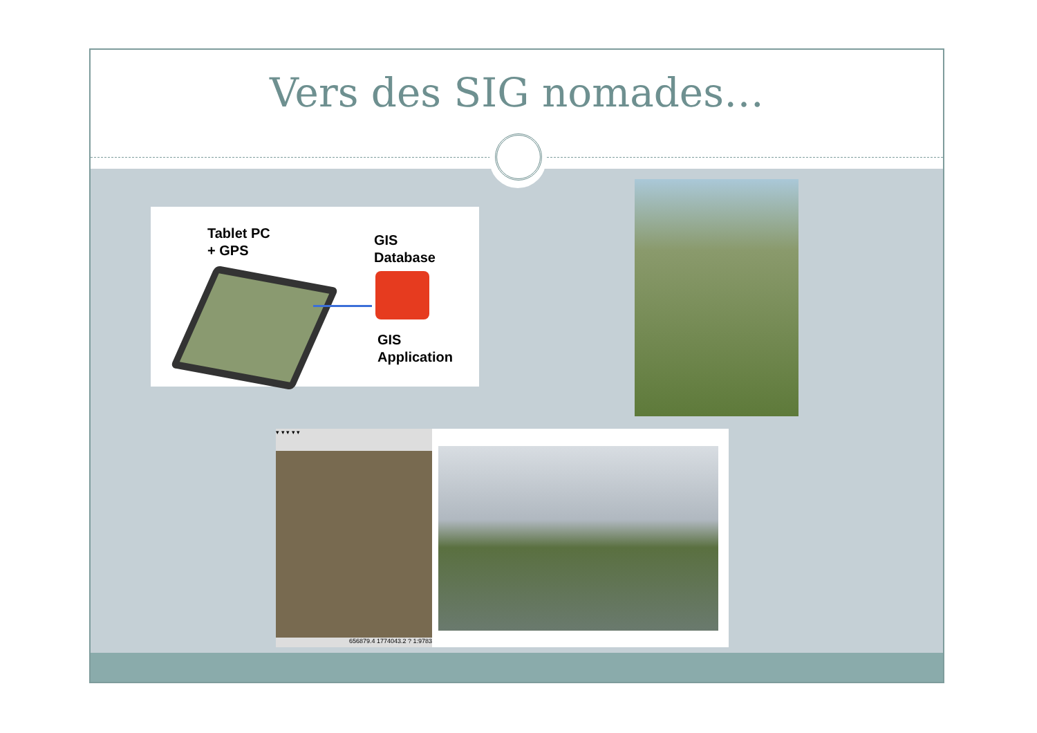Vers des SIG nomades…
Tablet PC
+ GPS
GIS
Database
GIS
Application
▾ ▾ ▾ ▾ ▾
656879.4 1774043.2 ? 1:9783